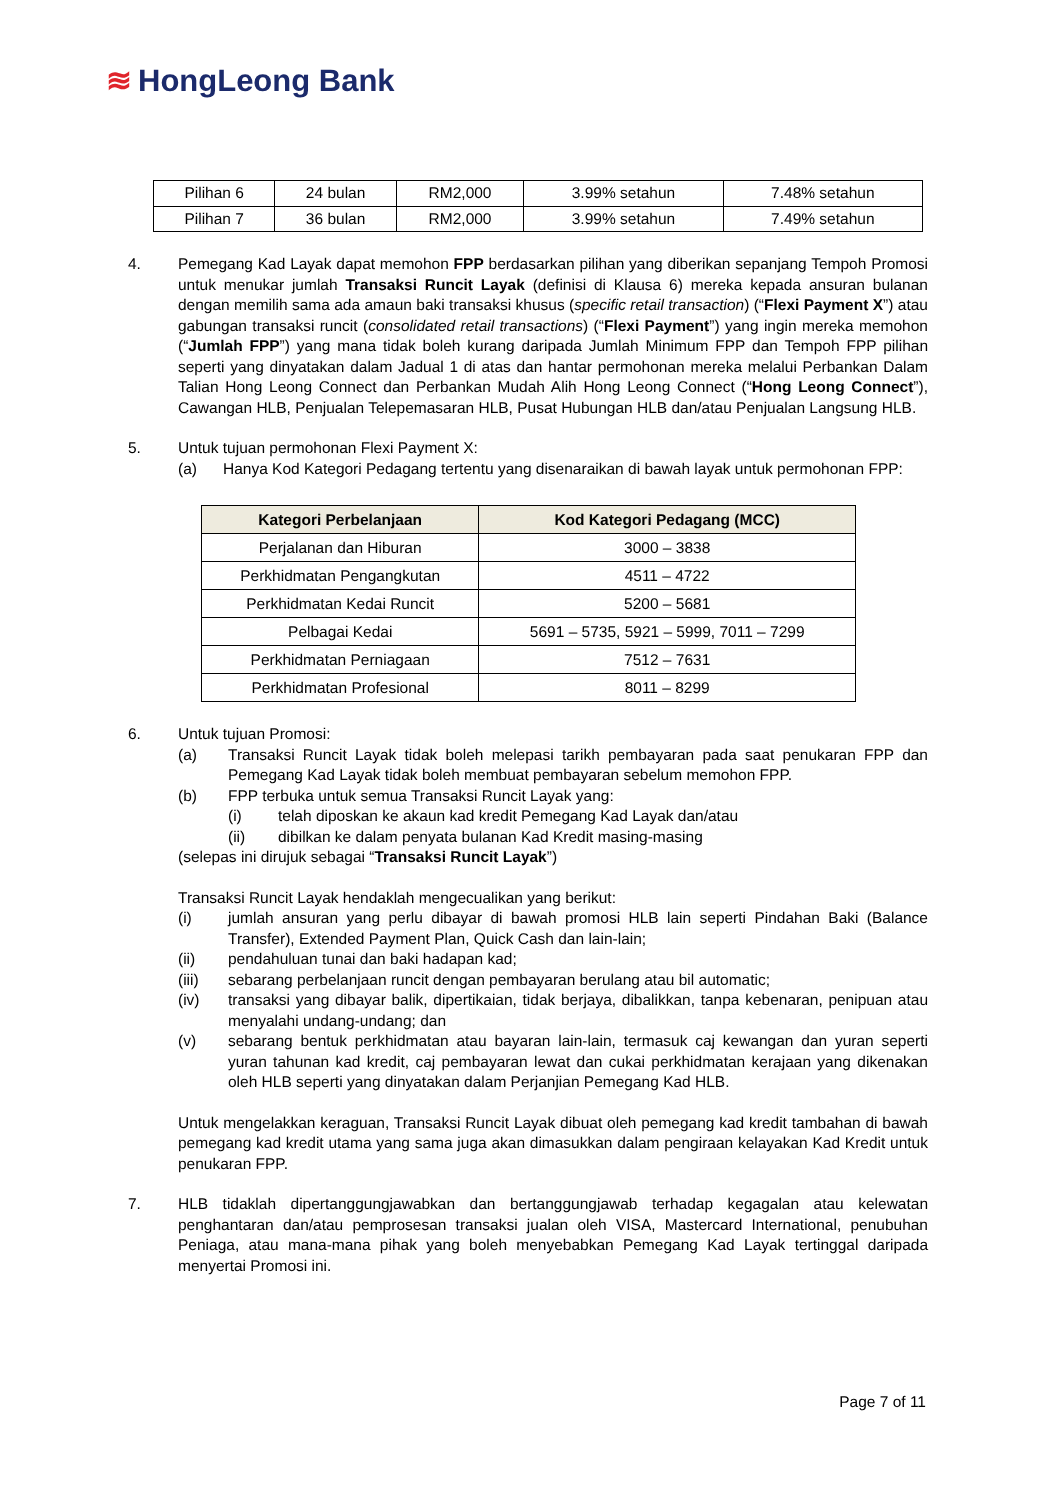≋ HongLeong Bank
| Pilihan 6 | 24 bulan | RM2,000 | 3.99% setahun | 7.48% setahun |
| Pilihan 7 | 36 bulan | RM2,000 | 3.99% setahun | 7.49% setahun |
4. Pemegang Kad Layak dapat memohon FPP berdasarkan pilihan yang diberikan sepanjang Tempoh Promosi untuk menukar jumlah Transaksi Runcit Layak (definisi di Klausa 6) mereka kepada ansuran bulanan dengan memilih sama ada amaun baki transaksi khusus (specific retail transaction) (“Flexi Payment X”) atau gabungan transaksi runcit (consolidated retail transactions) (“Flexi Payment”) yang ingin mereka memohon (“Jumlah FPP”) yang mana tidak boleh kurang daripada Jumlah Minimum FPP dan Tempoh FPP pilihan seperti yang dinyatakan dalam Jadual 1 di atas dan hantar permohonan mereka melalui Perbankan Dalam Talian Hong Leong Connect dan Perbankan Mudah Alih Hong Leong Connect (“Hong Leong Connect”), Cawangan HLB, Penjualan Telepemasaran HLB, Pusat Hubungan HLB dan/atau Penjualan Langsung HLB.
5. Untuk tujuan permohonan Flexi Payment X:
(a) Hanya Kod Kategori Pedagang tertentu yang disenaraikan di bawah layak untuk permohonan FPP:
| Kategori Perbelanjaan | Kod Kategori Pedagang (MCC) |
| --- | --- |
| Perjalanan dan Hiburan | 3000 – 3838 |
| Perkhidmatan Pengangkutan | 4511 – 4722 |
| Perkhidmatan Kedai Runcit | 5200 – 5681 |
| Pelbagai Kedai | 5691 – 5735, 5921 – 5999, 7011 – 7299 |
| Perkhidmatan Perniagaan | 7512 – 7631 |
| Perkhidmatan Profesional | 8011 – 8299 |
6. Untuk tujuan Promosi:
(a) Transaksi Runcit Layak tidak boleh melepasi tarikh pembayaran pada saat penukaran FPP dan Pemegang Kad Layak tidak boleh membuat pembayaran sebelum memohon FPP.
(b) FPP terbuka untuk semua Transaksi Runcit Layak yang:
(i) telah diposkan ke akaun kad kredit Pemegang Kad Layak dan/atau
(ii) dibilkan ke dalam penyata bulanan Kad Kredit masing-masing
(selepas ini dirujuk sebagai “Transaksi Runcit Layak”)
Transaksi Runcit Layak hendaklah mengecualikan yang berikut:
(i) jumlah ansuran yang perlu dibayar di bawah promosi HLB lain seperti Pindahan Baki (Balance Transfer), Extended Payment Plan, Quick Cash dan lain-lain;
(ii) pendahuluan tunai dan baki hadapan kad;
(iii) sebarang perbelanjaan runcit dengan pembayaran berulang atau bil automatic;
(iv) transaksi yang dibayar balik, dipertikaian, tidak berjaya, dibalikkan, tanpa kebenaran, penipuan atau menyalahi undang-undang; dan
(v) sebarang bentuk perkhidmatan atau bayaran lain-lain, termasuk caj kewangan dan yuran seperti yuran tahunan kad kredit, caj pembayaran lewat dan cukai perkhidmatan kerajaan yang dikenakan oleh HLB seperti yang dinyatakan dalam Perjanjian Pemegang Kad HLB.
Untuk mengelakkan keraguan, Transaksi Runcit Layak dibuat oleh pemegang kad kredit tambahan di bawah pemegang kad kredit utama yang sama juga akan dimasukkan dalam pengiraan kelayakan Kad Kredit untuk penukaran FPP.
7. HLB tidaklah dipertanggungjawabkan dan bertanggungjawab terhadap kegagalan atau kelewatan penghantaran dan/atau pemprosesan transaksi jualan oleh VISA, Mastercard International, penubuhan Peniaga, atau mana-mana pihak yang boleh menyebabkan Pemegang Kad Layak tertinggal daripada menyertai Promosi ini.
Page 7 of 11